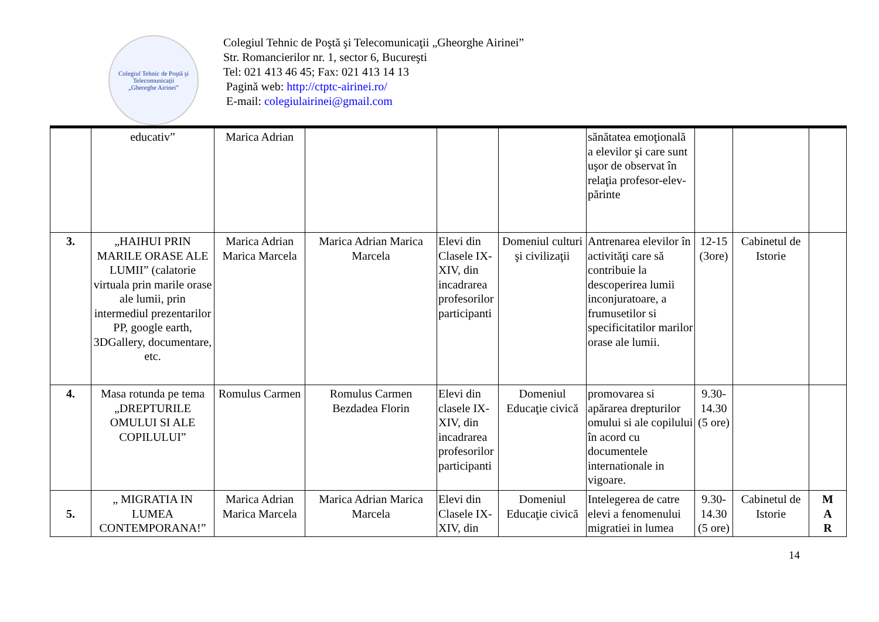Colegiul Tehnic de Poştă şi Telecomunicaţii
„Gheorghe Airinei”
Colegiul Tehnic de Poştă şi Telecomunicaţii „Gheorghe Airinei”
Str. Romancierilor nr. 1, sector 6, Bucureşti
Tel: 021 413 46 45; Fax: 021 413 14 13
Pagină web: http://ctptc-airinei.ro/
E-mail: colegiulairinei@gmail.com
| | educativ” | Marica Adrian | | | | sănătatea emoţională a elevilor şi care sunt uşor de observat în relaţia profesor-elev-părinte | | | |
| 3. | „HAIHUI PRIN MARILE ORASE ALE LUMII” (calatorie virtuala prin marile orase ale lumii, prin intermediul prezentarilor PP, google earth, 3DGallery, documentare, etc. | Marica Adrian Marica Marcela | Marica Adrian Marica Marcela | Elevi din Clasele IX-XIV, din incadrarea profesorilor participanti | Domeniul culturi şi civilizaţii | Antrenarea elevilor în activităţi care să contribuie la descoperirea lumii inconjuratoare, a frumusetilor si specificitatilor marilor orase ale lumii. | 12-15 (3ore) | Cabinetul de Istorie | |
| 4. | Masa rotunda pe tema „DREPTURILE OMULUI SI ALE COPILULUI” | Romulus Carmen | Romulus Carmen Bezdadea Florin | Elevi din clasele IX-XIV, din incadrarea profesorilor participanti | Domeniul Educaţie civică | promovarea si apărarea drepturilor omului si ale copilului în acord cu documentele internationale in vigoare. | 9.30-14.30 (5 ore) | | |
| 5. | „ MIGRATIA IN LUMEA CONTEMPORANA!” | Marica Adrian Marica Marcela | Marica Adrian Marica Marcela | Elevi din Clasele IX-XIV, din | Domeniul Educaţie civică | Intelegerea de catre elevi a fenomenului migratiei in lumea | 9.30-14.30 (5 ore) | Cabinetul de Istorie | M A R |
14